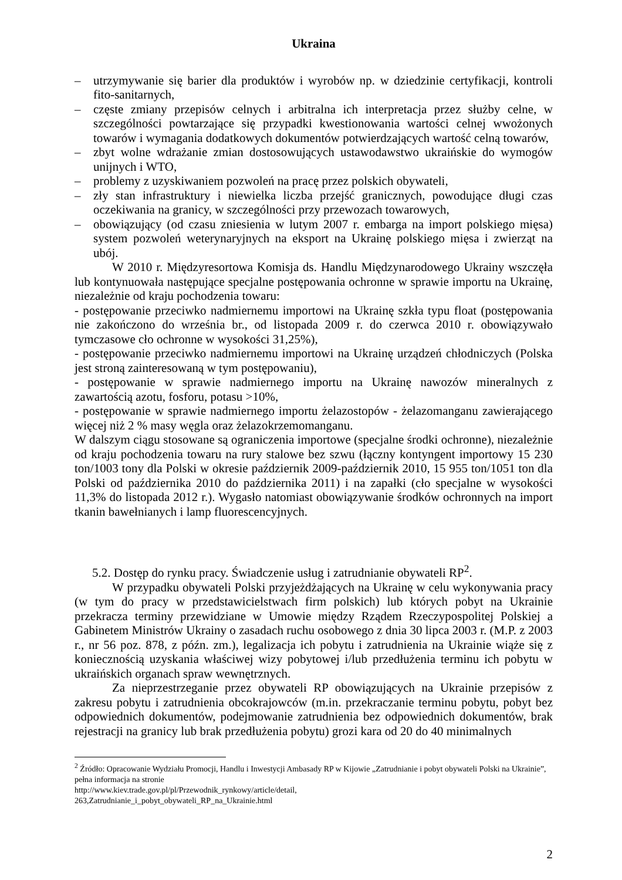Ukraina
– utrzymywanie się barier dla produktów i wyrobów np. w dziedzinie certyfikacji, kontroli fito-sanitarnych,
– częste zmiany przepisów celnych i arbitralna ich interpretacja przez służby celne, w szczególności powtarzające się przypadki kwestionowania wartości celnej wwożonych towarów i wymagania dodatkowych dokumentów potwierdzających wartość celną towarów,
– zbyt wolne wdrażanie zmian dostosowujących ustawodawstwo ukraińskie do wymogów unijnych i WTO,
– problemy z uzyskiwaniem pozwoleń na pracę przez polskich obywateli,
– zły stan infrastruktury i niewielka liczba przejść granicznych, powodujące długi czas oczekiwania na granicy, w szczególności przy przewozach towarowych,
– obowiązujący (od czasu zniesienia w lutym 2007 r. embarga na import polskiego mięsa) system pozwoleń weterynaryjnych na eksport na Ukrainę polskiego mięsa i zwierząt na ubój.
W 2010 r. Międzyresortowa Komisja ds. Handlu Międzynarodowego Ukrainy wszczęła lub kontynuowała następujące specjalne postępowania ochronne w sprawie importu na Ukrainę, niezależnie od kraju pochodzenia towaru:
- postępowanie przeciwko nadmiernemu importowi na Ukrainę szkła typu float (postępowania nie zakończono do września br., od listopada 2009 r. do czerwca 2010 r. obowiązywało tymczasowe cło ochronne w wysokości 31,25%),
- postępowanie przeciwko nadmiernemu importowi na Ukrainę urządzeń chłodniczych (Polska jest stroną zainteresowaną w tym postępowaniu),
- postępowanie w sprawie nadmiernego importu na Ukrainę nawozów mineralnych z zawartością azotu, fosforu, potasu >10%,
- postępowanie w sprawie nadmiernego importu żelazostopów - żelazomanganu zawierającego więcej niż 2 % masy węgla oraz żelazokrzemomanganu.
W dalszym ciągu stosowane są ograniczenia importowe (specjalne środki ochronne), niezależnie od kraju pochodzenia towaru na rury stalowe bez szwu (łączny kontyngent importowy 15 230 ton/1003 tony dla Polski w okresie październik 2009-październik 2010, 15 955 ton/1051 ton dla Polski od października 2010 do października 2011) i na zapałki (cło specjalne w wysokości 11,3% do listopada 2012 r.). Wygasło natomiast obowiązywanie środków ochronnych na import tkanin bawełnianych i lamp fluorescencyjnych.
5.2. Dostęp do rynku pracy. Świadczenie usług i zatrudnianie obywateli RP<sup>2</sup>.
W przypadku obywateli Polski przyjeżdżających na Ukrainę w celu wykonywania pracy (w tym do pracy w przedstawicielstwach firm polskich) lub których pobyt na Ukrainie przekracza terminy przewidziane w Umowie między Rządem Rzeczypospolitej Polskiej a Gabinetem Ministrów Ukrainy o zasadach ruchu osobowego z dnia 30 lipca 2003 r. (M.P. z 2003 r., nr 56 poz. 878, z późn. zm.), legalizacja ich pobytu i zatrudnienia na Ukrainie wiąże się z koniecznością uzyskania właściwej wizy pobytowej i/lub przedłużenia terminu ich pobytu w ukraińskich organach spraw wewnętrznych.
Za nieprzestrzeganie przez obywateli RP obowiązujących na Ukrainie przepisów z zakresu pobytu i zatrudnienia obcokrajowców (m.in. przekraczanie terminu pobytu, pobyt bez odpowiednich dokumentów, podejmowanie zatrudnienia bez odpowiednich dokumentów, brak rejestracji na granicy lub brak przedłużenia pobytu) grozi kara od 20 do 40 minimalnych
<sup>2</sup> Źródło: Opracowanie Wydziału Promocji, Handlu i Inwestycji Ambasady RP w Kijowie „Zatrudnianie i pobyt obywateli Polski na Ukrainie”, pełna informacja na stronie
http://www.kiev.trade.gov.pl/pl/Przewodnik_rynkowy/article/detail,
263,Zatrudnianie_i_pobyt_obywateli_RP_na_Ukrainie.html
2